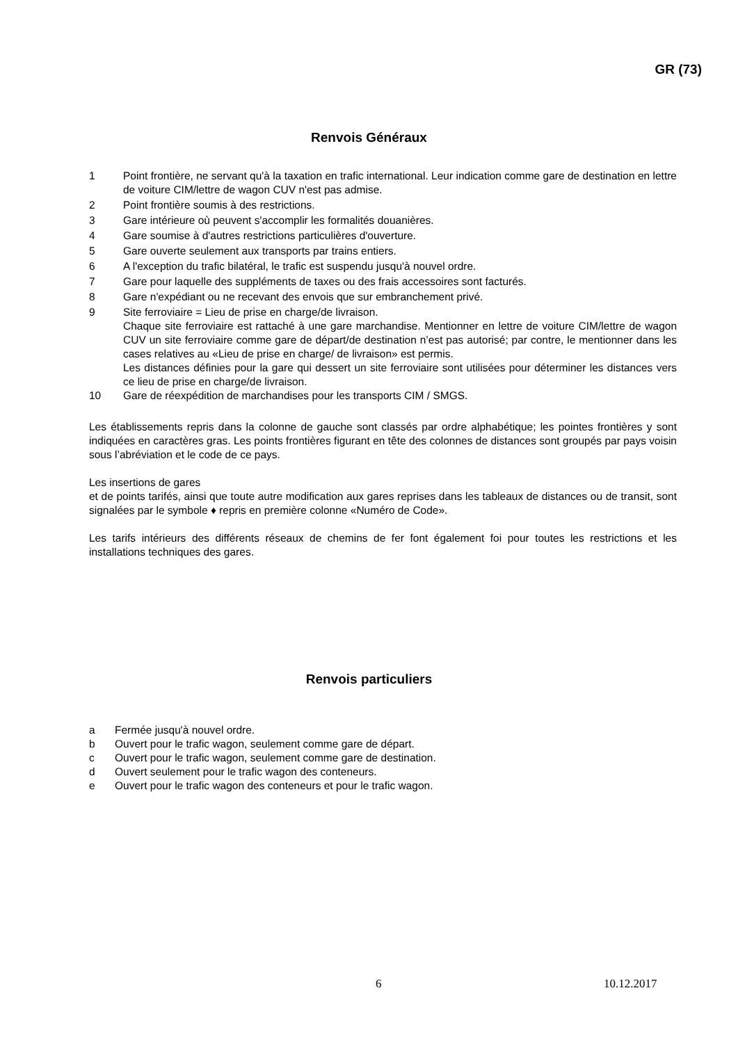GR (73)
Renvois Généraux
1 Point frontière, ne servant qu'à la taxation en trafic international. Leur indication comme gare de destination en lettre de voiture CIM/lettre de wagon CUV n'est pas admise.
2 Point frontière soumis à des restrictions.
3 Gare intérieure où peuvent s'accomplir les formalités douanières.
4 Gare soumise à d'autres restrictions particulières d'ouverture.
5 Gare ouverte seulement aux transports par trains entiers.
6 A l'exception du trafic bilatéral, le trafic est suspendu jusqu'à nouvel ordre.
7 Gare pour laquelle des suppléments de taxes ou des frais accessoires sont facturés.
8 Gare n'expédiant ou ne recevant des envois que sur embranchement privé.
9 Site ferroviaire = Lieu de prise en charge/de livraison.
Chaque site ferroviaire est rattaché à une gare marchandise. Mentionner en lettre de voiture CIM/lettre de wagon CUV un site ferroviaire comme gare de départ/de destination n’est pas autorisé; par contre, le mentionner dans les cases relatives au «Lieu de prise en charge/ de livraison» est permis.
Les distances définies pour la gare qui dessert un site ferroviaire sont utilisées pour déterminer les distances vers ce lieu de prise en charge/de livraison.
10 Gare de réexpédition de marchandises pour les transports CIM / SMGS.
Les établissements repris dans la colonne de gauche sont classés par ordre alphabétique; les pointes frontières y sont indiquées en caractères gras. Les points frontières figurant en tête des colonnes de distances sont groupés par pays voisin sous l’abréviation et le code de ce pays.
Les insertions de gares
et de points tarifés, ainsi que toute autre modification aux gares reprises dans les tableaux de distances ou de transit, sont signalées par le symbole ♦ repris en première colonne «Numéro de Code».
Les tarifs intérieurs des différents réseaux de chemins de fer font également foi pour toutes les restrictions et les installations techniques des gares.
Renvois particuliers
a Fermée jusqu'à nouvel ordre.
b Ouvert pour le trafic wagon, seulement comme gare de départ.
c Ouvert pour le trafic wagon, seulement comme gare de destination.
d Ouvert seulement pour le trafic wagon des conteneurs.
e Ouvert pour le trafic wagon des conteneurs et pour le trafic wagon.
6 10.12.2017